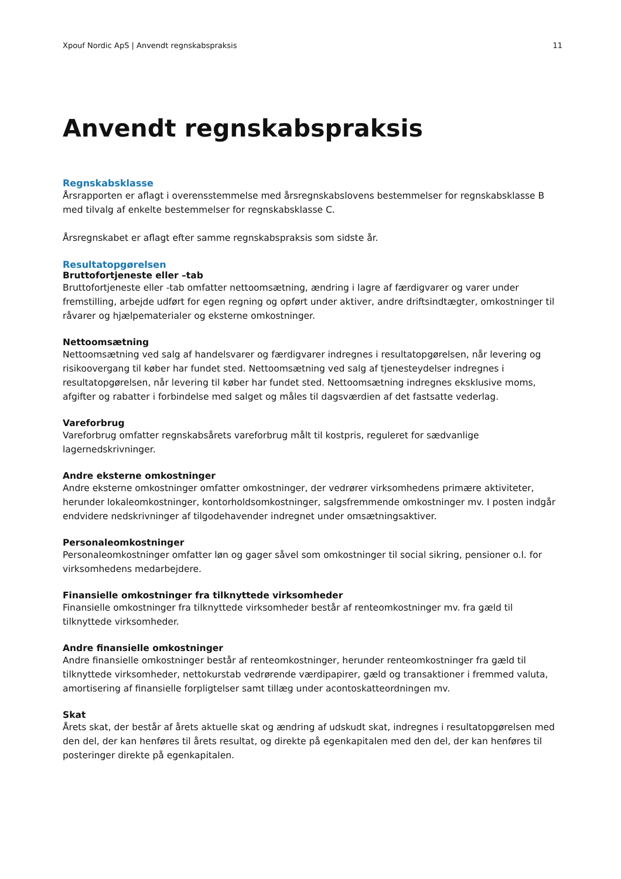Xpouf Nordic ApS | Anvendt regnskabspraksis 11
Anvendt regnskabspraksis
Regnskabsklasse
Årsrapporten er aflagt i overensstemmelse med årsregnskabslovens bestemmelser for regnskabsklasse B med tilvalg af enkelte bestemmelser for regnskabsklasse C.
Årsregnskabet er aflagt efter samme regnskabspraksis som sidste år.
Resultatopgørelsen
Bruttofortjeneste eller –tab
Bruttofortjeneste eller -tab omfatter nettoomsætning, ændring i lagre af færdigvarer og varer under fremstilling, arbejde udført for egen regning og opført under aktiver, andre driftsindtægter, omkostninger til råvarer og hjælpematerialer og eksterne omkostninger.
Nettoomsætning
Nettoomsætning ved salg af handelsvarer og færdigvarer indregnes i resultatopgørelsen, når levering og risikoovergang til køber har fundet sted. Nettoomsætning ved salg af tjenesteydelser indregnes i resultatopgørelsen, når levering til køber har fundet sted. Nettoomsætning indregnes eksklusive moms, afgifter og rabatter i forbindelse med salget og måles til dagsværdien af det fastsatte vederlag.
Vareforbrug
Vareforbrug omfatter regnskabsårets vareforbrug målt til kostpris, reguleret for sædvanlige lagernedskrivninger.
Andre eksterne omkostninger
Andre eksterne omkostninger omfatter omkostninger, der vedrører virksomhedens primære aktiviteter, herunder lokaleomkostninger, kontorholdsomkostninger, salgsfremmende omkostninger mv. I posten indgår endvidere nedskrivninger af tilgodehavender indregnet under omsætningsaktiver.
Personaleomkostninger
Personaleomkostninger omfatter løn og gager såvel som omkostninger til social sikring, pensioner o.l. for virksomhedens medarbejdere.
Finansielle omkostninger fra tilknyttede virksomheder
Finansielle omkostninger fra tilknyttede virksomheder består af renteomkostninger mv. fra gæld til tilknyttede virksomheder.
Andre finansielle omkostninger
Andre finansielle omkostninger består af renteomkostninger, herunder renteomkostninger fra gæld til tilknyttede virksomheder, nettokurstab vedrørende værdipapirer, gæld og transaktioner i fremmed valuta, amortisering af finansielle forpligtelser samt tillæg under acontoskatteordningen mv.
Skat
Årets skat, der består af årets aktuelle skat og ændring af udskudt skat, indregnes i resultatopgørelsen med den del, der kan henføres til årets resultat, og direkte på egenkapitalen med den del, der kan henføres til posteringer direkte på egenkapitalen.